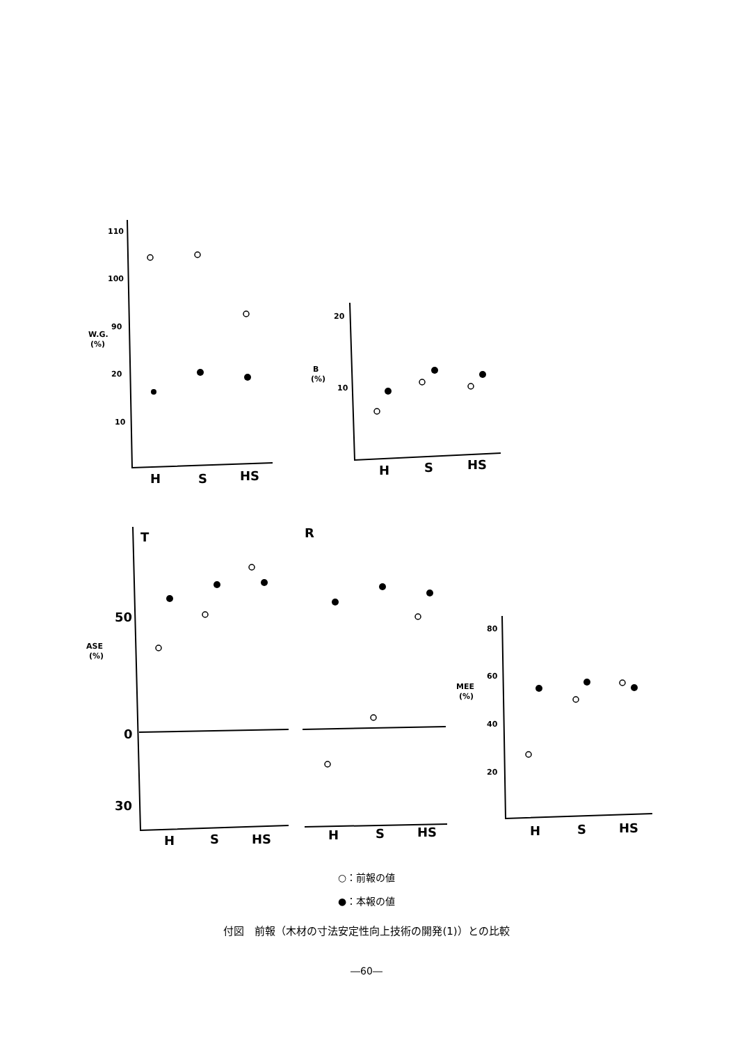110
100
90
20
10
W.G.
(%)
20
10
B
(%)
80
60
40
20
MEE
(%)
ASE
(%)
50
0
30
T
R
H
S
HS
H
S
HS
H
S
HS
H
S
HS
H
S
HS
○：前報の値
●：本報の値
付図　前報（木材の寸法安定性向上技術の開発(1)）との比較
―60―